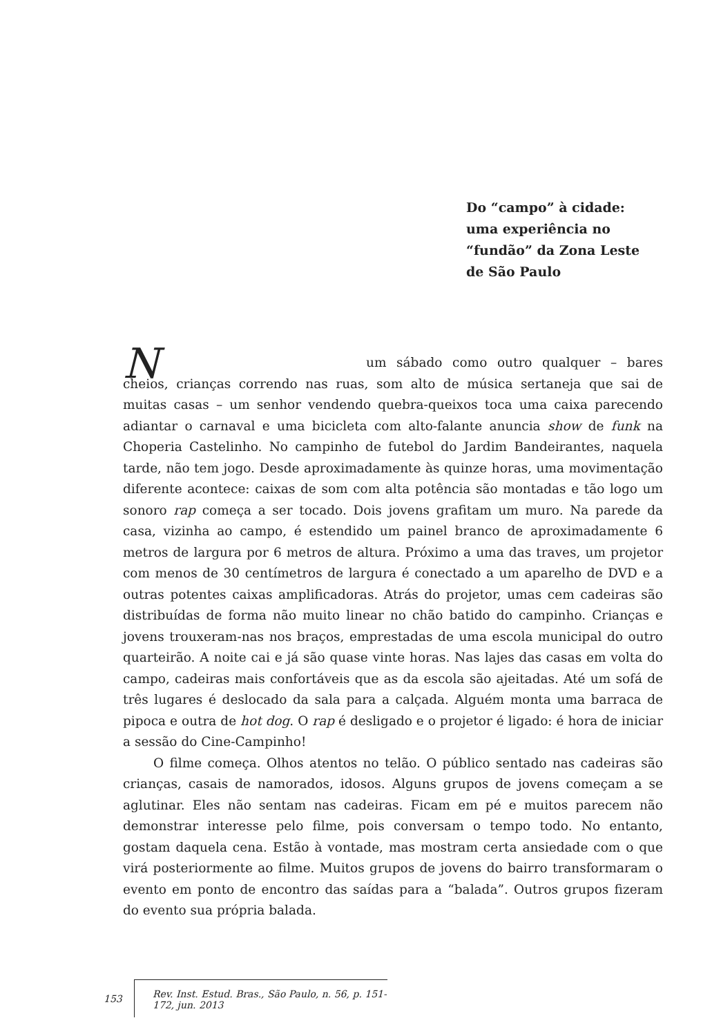Do “campo” à cidade:
uma experiência no
“fundão” da Zona Leste
de São Paulo
Num sábado como outro qualquer – bares cheios, crianças correndo nas ruas, som alto de música sertaneja que sai de muitas casas – um senhor vendendo quebra-queixos toca uma caixa parecendo adiantar o carnaval e uma bicicleta com alto-falante anuncia show de funk na Choperia Castelinho. No campinho de futebol do Jardim Bandeirantes, naquela tarde, não tem jogo. Desde aproximadamente às quinze horas, uma movimentação diferente acontece: caixas de som com alta potência são montadas e tão logo um sonoro rap começa a ser tocado. Dois jovens grafitam um muro. Na parede da casa, vizinha ao campo, é estendido um painel branco de aproximadamente 6 metros de largura por 6 metros de altura. Próximo a uma das traves, um projetor com menos de 30 centímetros de largura é conectado a um aparelho de DVD e a outras potentes caixas amplificadoras. Atrás do projetor, umas cem cadeiras são distribuídas de forma não muito linear no chão batido do campinho. Crianças e jovens trouxeram-nas nos braços, emprestadas de uma escola municipal do outro quarteirão. A noite cai e já são quase vinte horas. Nas lajes das casas em volta do campo, cadeiras mais confortáveis que as da escola são ajeitadas. Até um sofá de três lugares é deslocado da sala para a calçada. Alguém monta uma barraca de pipoca e outra de hot dog. O rap é desligado e o projetor é ligado: é hora de iniciar a sessão do Cine-Campinho!
O filme começa. Olhos atentos no telão. O público sentado nas cadeiras são crianças, casais de namorados, idosos. Alguns grupos de jovens começam a se aglutinar. Eles não sentam nas cadeiras. Ficam em pé e muitos parecem não demonstrar interesse pelo filme, pois conversam o tempo todo. No entanto, gostam daquela cena. Estão à vontade, mas mostram certa ansiedade com o que virá posteriormente ao filme. Muitos grupos de jovens do bairro transformaram o evento em ponto de encontro das saídas para a “balada”. Outros grupos fizeram do evento sua própria balada.
153 Rev. Inst. Estud. Bras., São Paulo, n. 56, p. 151-172, jun. 2013